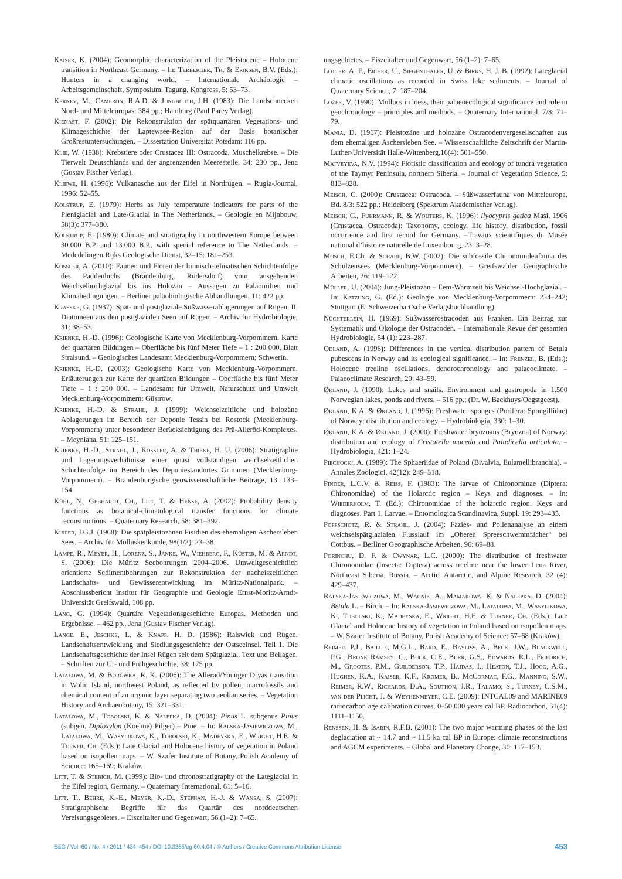Kaiser, K. (2004): Geomorphic characterization of the Pleistocene – Holocene transition in Northeast Germany. – In: Terberger, Th. & Eriksen, B.V. (Eds.): Hunters in a changing world. – Internationale Archäologie – Arbeitsgemeinschaft, Symposium, Tagung, Kongress, 5: 53–73.
Kerney, M., Cameron, R.A.D. & Jungbluth, J.H. (1983): Die Landschnecken Nord- und Mitteleuropas: 384 pp.; Hamburg (Paul Parey Verlag).
Kienast, F. (2002): Die Rekonstruktion der spätquartären Vegetations- und Klimageschichte der Laptewsee-Region auf der Basis botanischer Großrestuntersuchungen. – Dissertation Universität Potsdam: 116 pp.
Klie, W. (1938): Krebstiere oder Crustacea III: Ostracoda, Muschelkrebse. – Die Tierwelt Deutschlands und der angrenzenden Meeresteile, 34: 230 pp., Jena (Gustav Fischer Verlag).
Kliewe, H. (1996): Vulkanasche aus der Eifel in Nordrügen. – Rugia-Journal, 1996: 52–55.
Kolstrup, E. (1979): Herbs as July temperature indicators for parts of the Pleniglacial and Late-Glacial in The Netherlands. – Geologie en Mijnbouw, 58(3): 377–380.
Kolstrup, E. (1980): Climate and stratigraphy in northwestern Europe between 30.000 B.P. and 13.000 B.P., with special reference to The Netherlands. – Mededelingen Rijks Geologische Dienst, 32–15: 181–253.
Kossler, A. (2010): Faunen und Floren der limnisch-telmatischen Schichtenfolge des Paddenluchs (Brandenburg, Rüdersdorf) vom ausgehenden Weichselhochglazial bis ins Holozän – Aussagen zu Paläomilieu und Klimabedingungen. – Berliner paläobiologische Abhandlungen, 11: 422 pp.
Krasske, G. (1937): Spät- und postglaziale Süßwasserablagerungen auf Rügen. II. Diatomeen aus den postglazialen Seen auf Rügen. – Archiv für Hydrobiologie, 31: 38–53.
Krienke, H.-D. (1996): Geologische Karte von Mecklenburg-Vorpommern. Karte der quartären Bildungen – Oberfläche bis fünf Meter Tiefe – 1 : 200 000, Blatt Stralsund. – Geologisches Landesamt Mecklenburg-Vorpommern; Schwerin.
Krienke, H.-D. (2003): Geologische Karte von Mecklenburg-Vorpommern. Erläuterungen zur Karte der quartären Bildungen – Oberfläche bis fünf Meter Tiefe – 1 : 200 000. – Landesamt für Umwelt, Naturschutz und Umwelt Mecklenburg-Vorpommern; Güstrow.
Krienke, H.-D. & Strahl, J. (1999): Weichselzeitliche und holozäne Ablagerungen im Bereich der Deponie Tessin bei Rostock (Mecklenburg-Vorpommern) unter besonderer Berücksichtigung des Prä-Alleröd-Komplexes. – Meyniana, 51: 125–151.
Krienke, H.-D., Strahl, J., Kossler, A. & Thieke, H. U. (2006): Stratigraphie und Lagerungsverhältnisse einer quasi vollständigen weichselzeitlichen Schichtenfolge im Bereich des Deponiestandortes Grimmen (Mecklenburg-Vorpommern). – Brandenburgische geowissenschaftliche Beiträge, 13: 133–154.
Kühl, N., Gebhardt, Ch., Litt, T. & Hense, A. (2002): Probability density functions as botanical-climatological transfer functions for climate reconstructions. – Quaternary Research, 58: 381–392.
Kuiper, J.G.J. (1968): Die spätpleistozänen Pisidien des ehemaligen Aschersleben Sees. – Archiv für Molluskenkunde, 98(1/2): 23–38.
Lampe, R., Meyer, H., Lorenz, S., Janke, W., Viehberg, F., Küster, M. & Arndt, S. (2006): Die Müritz Seebohrungen 2004–2006. Umweltgeschichtlich orientierte Sedimentbohrungen zur Rekonstruktion der nacheiszeitlichen Landschafts- und Gewässerentwicklung im Müritz-Nationalpark. –Abschlussbericht Institut für Geographie und Geologie Ernst-Moritz-Arndt-Universität Greifswald, 108 pp.
Lang, G. (1994): Quartäre Vegetationsgeschichte Europas. Methoden und Ergebnisse. – 462 pp., Jena (Gustav Fischer Verlag).
Lange, E., Jeschke, L. & Knapp, H. D. (1986): Ralswiek und Rügen. Landschaftsentwicklung und Siedlungsgeschichte der Ostseeinsel. Teil 1. Die Landschaftsgeschichte der Insel Rügen seit dem Spätglazial. Text und Beilagen. – Schriften zur Ur- und Frühgeschichte, 38: 175 pp.
Latałowa, M. & Borówka, R. K. (2006): The Allerød/Younger Dryas transition in Wolin Island, northwest Poland, as reflected by pollen, macrofossils and chemical content of an organic layer separating two aeolian series. – Vegetation History and Archaeobotany, 15: 321–331.
Latałowa, M., Tobolski, K. & Nalepka, D. (2004): Pinus L. subgenus Pinus (subgen. Diploxylon (Koehne) Pilger) – Pine. – In: Ralska-Jasiewiczowa, M., Latałowa, M., Wasylikowa, K., Tobolski, K., Madeyska, E., Wright, H.E. & Turner, Ch. (Eds.): Late Glacial and Holocene history of vegetation in Poland based on isopollen maps. – W. Szafer Institute of Botany, Polish Academy of Science: 165–169; Kraków.
Litt, T. & Stebich, M. (1999): Bio- und chronostratigraphy of the Lateglacial in the Eifel region, Germany. – Quaternary International, 61: 5–16.
Litt, T., Behre, K.-E., Meyer, K.-D., Stephan, H.-J. & Wansa, S. (2007): Stratigraphische Begriffe für das Quartär des norddeutschen Vereisungsgebietes. – Eiszeitalter und Gegenwart, 56 (1–2): 7–65.
ungsgebietes. – Eiszeitalter und Gegenwart, 56 (1–2): 7–65.
Lotter, A. F., Eicher, U., Siegenthaler, U. & Birks, H. J. B. (1992): Lateglacial climatic oscillations as recorded in Swiss lake sediments. – Journal of Quaternary Science, 7: 187–204.
Ložek, V. (1990): Mollucs in loess, their palaeoecological significance and role in geochronology – principles and methods. – Quaternary International, 7/8: 71–79.
Mania, D. (1967): Pleistozäne und holozäne Ostracodenvergesellschaften aus dem ehemaligen Aschersleben See. – Wissenschaftliche Zeitschrift der Martin-Luther-Universität Halle-Wittenberg,16(4): 501–550.
Matveyeva, N.V. (1994): Floristic classification and ecology of tundra vegetation of the Taymyr Peninsula, northern Siberia. – Journal of Vegetation Science, 5: 813–828.
Meisch, C. (2000): Crustacea: Ostracoda. – Süßwasserfauna von Mitteleuropa, Bd. 8/3: 522 pp.; Heidelberg (Spektrum Akademischer Verlag).
Meisch, C., Fuhrmann, R. & Wouters, K. (1996): Ilyocypris getica Masi, 1906 (Crustacea, Ostracoda): Taxonomy, ecology, life history, distribution, fossil occurrence and first record for Germany. –Travaux scientifiques du Musée national d’histoire naturelle de Luxembourg, 23: 3–28.
Mosch, E.Ch. & Scharf, B.W. (2002): Die subfossile Chironomidenfauna des Schulzensees (Mecklenburg-Vorpommern). – Greifswalder Geographische Arbeiten, 26: 119–122.
Müller, U. (2004): Jung-Pleistozän – Eem-Warmzeit bis Weichsel-Hochglazial. – In: Katzung, G. (Ed.): Geologie von Mecklenburg-Vorpommern: 234–242; Stuttgart (E. Schweizerbart’sche Verlagsbuchhandlung).
Nüchterlein, H. (1969): Süßwasserostracoden aus Franken. Ein Beitrag zur Systematik und Ökologie der Ostracoden. – Internationale Revue der gesamten Hydrobiologie, 54 (1): 223–287.
Odland, A. (1996): Differences in the vertical distribution pattern of Betula pubescens in Norway and its ecological significance. – In: Frenzel, B. (Eds.): Holocene treeline oscillations, dendrochronology and palaeoclimate. – Palaeoclimate Research, 20: 43–59.
Økland, J. (1990): Lakes and snails. Environment and gastropoda in 1.500 Norwegian lakes, ponds and rivers. – 516 pp.; (Dr. W. Backhuys/Oegstgeest).
Økland, K.A. & Økland, J. (1996): Freshwater sponges (Porifera: Spongillidae) of Norway: distribution and ecology. – Hydrobiologia, 330: 1–30.
Økland, K.A. & Økland, J. (2000): Freshwater bryozoans (Bryozoa) of Norway: distribution and ecology of Cristatella mucedo and Paludicella articulata. – Hydrobiologia, 421: 1–24.
Piechocki, A. (1989): The Sphaeriidae of Poland (Bivalvia, Eulamellibranchia). – Annales Zoologici, 42(12): 249–318.
Pinder, L.C.V. & Reiss, F. (1983): The larvae of Chironominae (Diptera: Chironomidae) of the Holarctic region – Keys and diagnoses. – In: Wiederholm, T. (Ed.): Chironomidae of the holarctic region. Keys and diagnoses. Part 1. Larvae. – Entomologica Scandinavica, Suppl. 19: 293–435.
Poppschötz, R. & Strahl, J. (2004): Fazies- und Pollenanalyse an einem weichselspätglazialen Flusslauf im „Oberen Spreeschwemmfächer“ bei Cottbus. – Berliner Geographische Arbeiten, 96: 69–88.
Porinchu, D. F. & Cwynar, L.C. (2000): The distribution of freshwater Chironomidae (Insecta: Diptera) across treeline near the lower Lena River, Northeast Siberia, Russia. – Arctic, Antarctic, and Alpine Research, 32 (4): 429–437.
Ralska-Jasiewiczowa, M., Wacnik, A., Mamakowa, K. & Nalepka, D. (2004): Betula L. – Birch. – In: Ralska-Jasiewiczowa, M., Latałowa, M., Wasylikowa, K., Tobolski, K., Madeyska, E., Wright, H.E. & Turner, Ch. (Eds.): Late Glacial and Holocene history of vegetation in Poland based on isopollen maps. – W. Szafer Institute of Botany, Polish Academy of Science: 57–68 (Kraków).
Reimer, P.J., Baillie, M.G.L., Bard, E., Bayliss, A., Beck, J.W., Blackwell, P.G., Bronk Ramsey, C., Buck, C.E., Burr, G.S., Edwards, R.L., Friedrich, M., Grootes, P.M., Guilderson, T.P., Hajdas, I., Heaton, T.J., Hogg, A.G., Hughen, K.A., Kaiser, K.F., Kromer, B., McCormac, F.G., Manning, S.W., Reimer, R.W., Richards, D.A., Southon, J.R., Talamo, S., Turney, C.S.M., van der Plicht, J. & Weyhenmeyer, C.E. (2009): INTCAL09 and MARINE09 radiocarbon age calibration curves, 0–50,000 years cal BP. Radiocarbon, 51(4): 1111–1150.
Renssen, H. & Isarin, R.F.B. (2001): The two major warming phases of the last deglaciation at ~ 14.7 and ~ 11.5 ka cal BP in Europe: climate reconstructions and AGCM experiments. – Global and Planetary Change, 30: 117–153.
E&G / Vol. 60 / No. 4 / 2011 / 434–454 / DOI 10.3285/eg.60.4.04 / © Authors / Creative Commons Attribution License 453